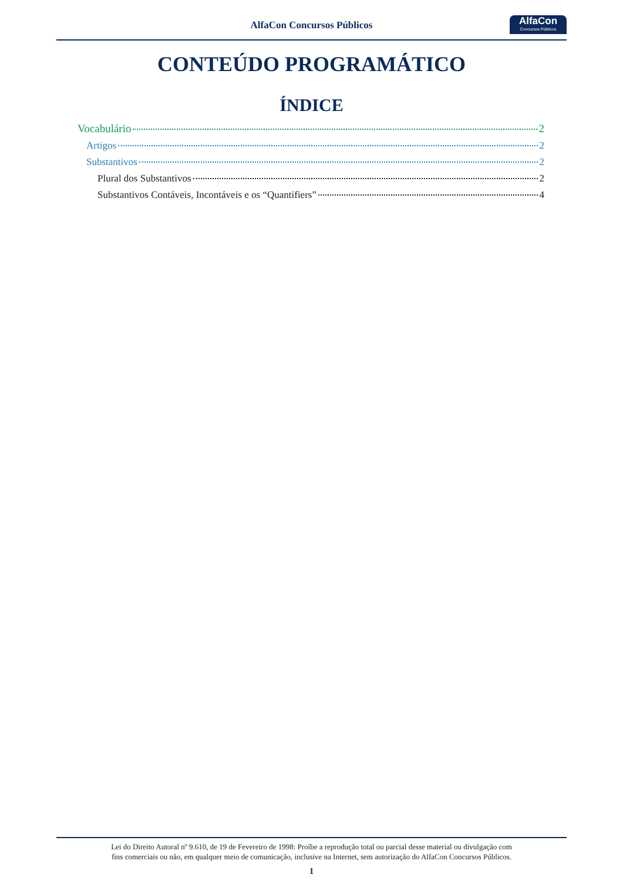AlfaCon Concursos Públicos
AlfaCon
Concursos Públicos
CONTEÚDO PROGRAMÁTICO
ÍNDICE
Vocabulário 2
Artigos 2
Substantivos 2
Plural dos Substantivos 2
Substantivos Contáveis, Incontáveis e os “Quantifiers” 4
Lei do Direito Autoral nº 9.610, de 19 de Fevereiro de 1998: Proíbe a reprodução total ou parcial desse material ou divulgação com
fins comerciais ou não, em qualquer meio de comunicação, inclusive na Internet, sem autorização do AlfaCon Concursos Públicos.
1